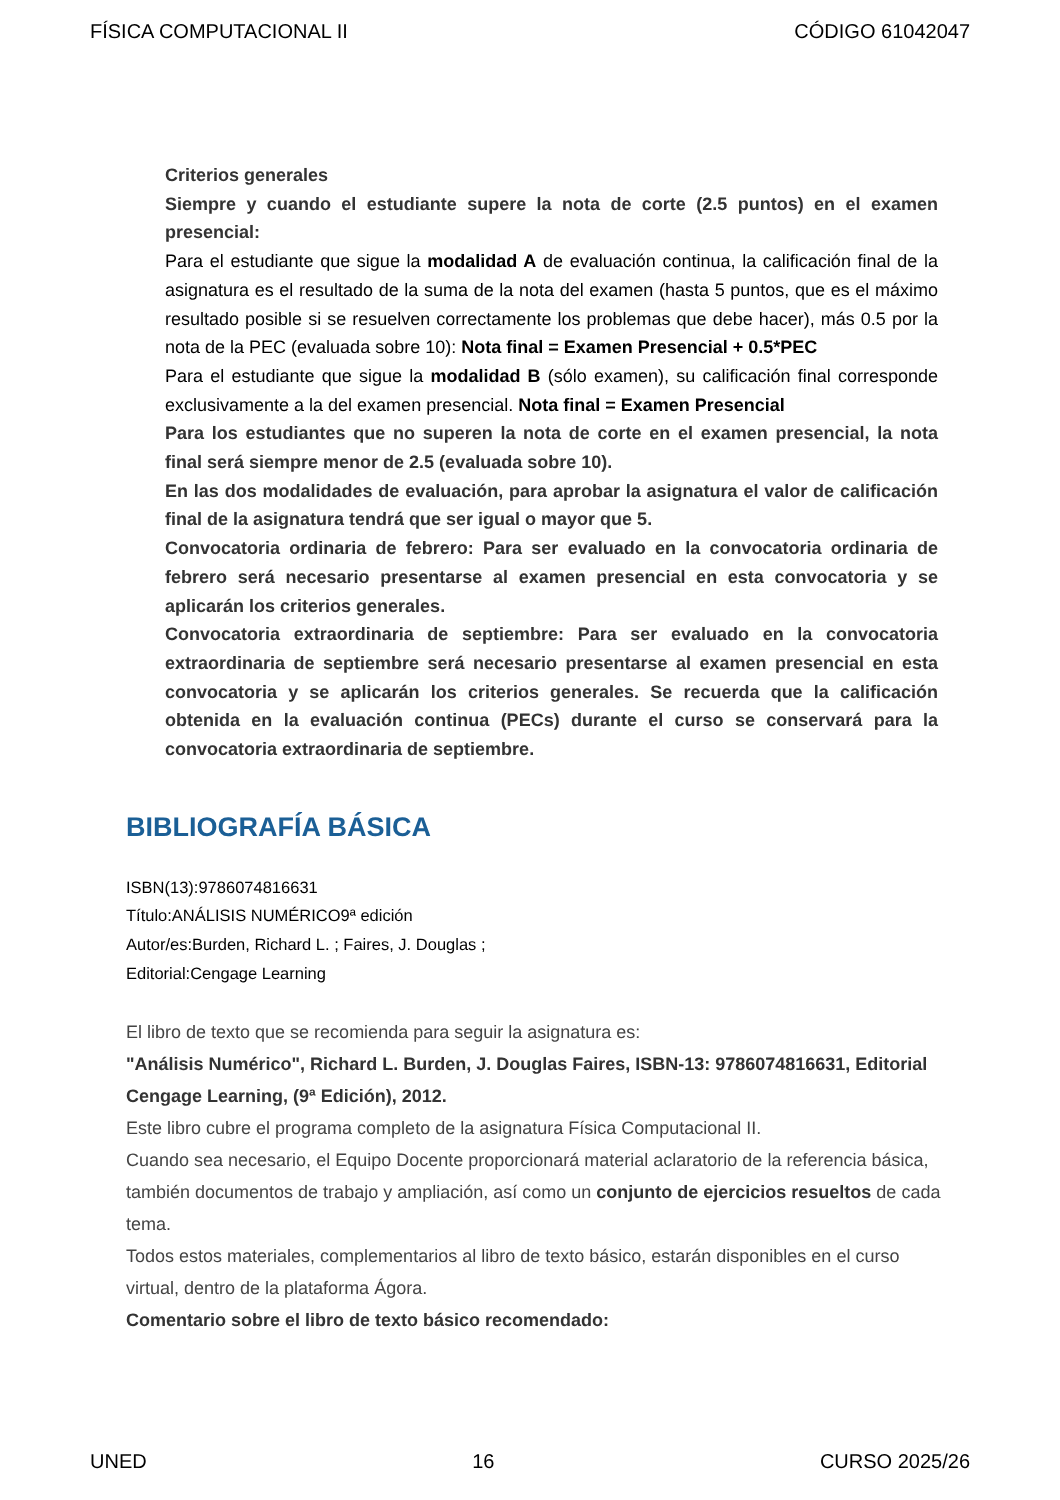FÍSICA COMPUTACIONAL II CÓDIGO 61042047
Criterios generales
Siempre y cuando el estudiante supere la nota de corte (2.5 puntos) en el examen presencial:
Para el estudiante que sigue la modalidad A de evaluación continua, la calificación final de la asignatura es el resultado de la suma de la nota del examen (hasta 5 puntos, que es el máximo resultado posible si se resuelven correctamente los problemas que debe hacer), más 0.5 por la nota de la PEC (evaluada sobre 10): Nota final = Examen Presencial + 0.5*PEC
Para el estudiante que sigue la modalidad B (sólo examen), su calificación final corresponde exclusivamente a la del examen presencial. Nota final = Examen Presencial
Para los estudiantes que no superen la nota de corte en el examen presencial, la nota final será siempre menor de 2.5 (evaluada sobre 10).
En las dos modalidades de evaluación, para aprobar la asignatura el valor de calificación final de la asignatura tendrá que ser igual o mayor que 5.
Convocatoria ordinaria de febrero: Para ser evaluado en la convocatoria ordinaria de febrero será necesario presentarse al examen presencial en esta convocatoria y se aplicarán los criterios generales.
Convocatoria extraordinaria de septiembre: Para ser evaluado en la convocatoria extraordinaria de septiembre será necesario presentarse al examen presencial en esta convocatoria y se aplicarán los criterios generales. Se recuerda que la calificación obtenida en la evaluación continua (PECs) durante el curso se conservará para la convocatoria extraordinaria de septiembre.
BIBLIOGRAFÍA BÁSICA
ISBN(13):9786074816631
Título:ANÁLISIS NUMÉRICO9ª edición
Autor/es:Burden, Richard L. ; Faires, J. Douglas ;
Editorial:Cengage Learning
El libro de texto que se recomienda para seguir la asignatura es:
"Análisis Numérico", Richard L. Burden, J. Douglas Faires, ISBN-13: 9786074816631, Editorial Cengage Learning, (9ª Edición), 2012.
Este libro cubre el programa completo de la asignatura Física Computacional II.
Cuando sea necesario, el Equipo Docente proporcionará material aclaratorio de la referencia básica, también documentos de trabajo y ampliación, así como un conjunto de ejercicios resueltos de cada tema.
Todos estos materiales, complementarios al libro de texto básico, estarán disponibles en el curso virtual, dentro de la plataforma Ágora.
Comentario sobre el libro de texto básico recomendado:
UNED 16 CURSO 2025/26